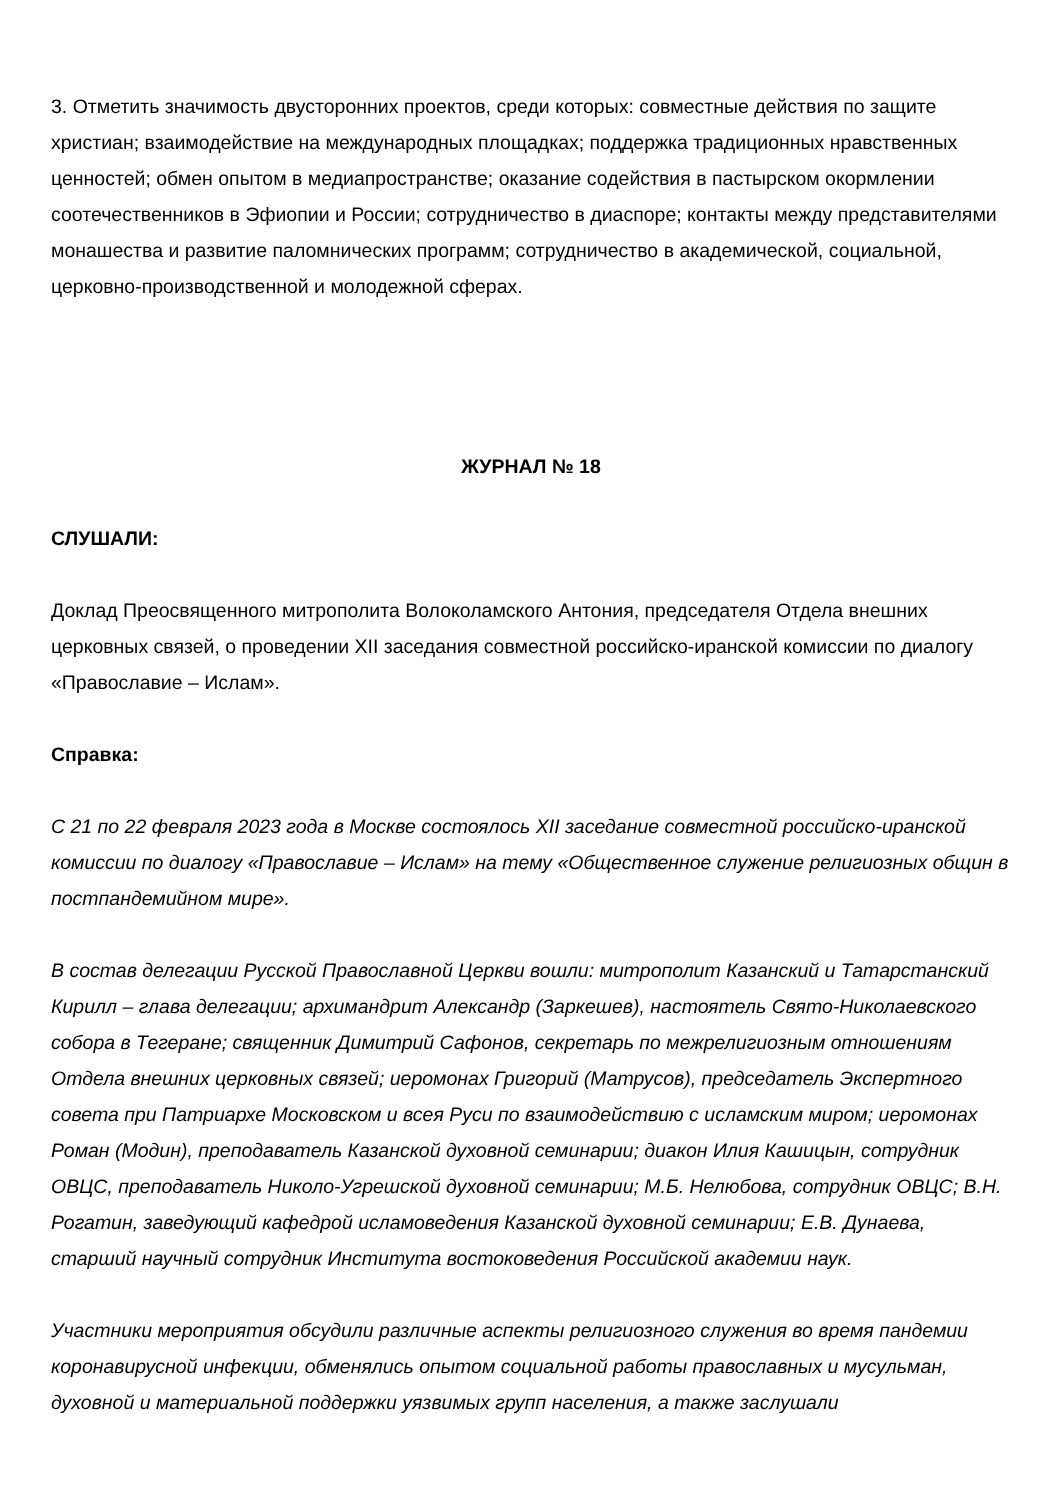3. Отметить значимость двусторонних проектов, среди которых: совместные действия по защите христиан; взаимодействие на международных площадках; поддержка традиционных нравственных ценностей; обмен опытом в медиапространстве; оказание содействия в пастырском окормлении соотечественников в Эфиопии и России; сотрудничество в диаспоре; контакты между представителями монашества и развитие паломнических программ; сотрудничество в академической, социальной, церковно-производственной и молодежной сферах.
ЖУРНАЛ № 18
СЛУШАЛИ:
Доклад Преосвященного митрополита Волоколамского Антония, председателя Отдела внешних церковных связей, о проведении XII заседания совместной российско-иранской комиссии по диалогу «Православие – Ислам».
Справка:
С 21 по 22 февраля 2023 года в Москве состоялось XII заседание совместной российско-иранской комиссии по диалогу «Православие – Ислам» на тему «Общественное служение религиозных общин в постпандемийном мире».
В состав делегации Русской Православной Церкви вошли: митрополит Казанский и Татарстанский Кирилл – глава делегации; архимандрит Александр (Заркешев), настоятель Свято-Николаевского собора в Тегеране; священник Димитрий Сафонов, секретарь по межрелигиозным отношениям Отдела внешних церковных связей; иеромонах Григорий (Матрусов), председатель Экспертного совета при Патриархе Московском и всея Руси по взаимодействию с исламским миром; иеромонах Роман (Модин), преподаватель Казанской духовной семинарии; диакон Илия Кашицын, сотрудник ОВЦС, преподаватель Николо-Угрешской духовной семинарии; М.Б. Нелюбова, сотрудник ОВЦС; В.Н. Рогатин, заведующий кафедрой исламоведения Казанской духовной семинарии; Е.В. Дунаева, старший научный сотрудник Института востоковедения Российской академии наук.
Участники мероприятия обсудили различные аспекты религиозного служения во время пандемии коронавирусной инфекции, обменялись опытом социальной работы православных и мусульман, духовной и материальной поддержки уязвимых групп населения, а также заслушали